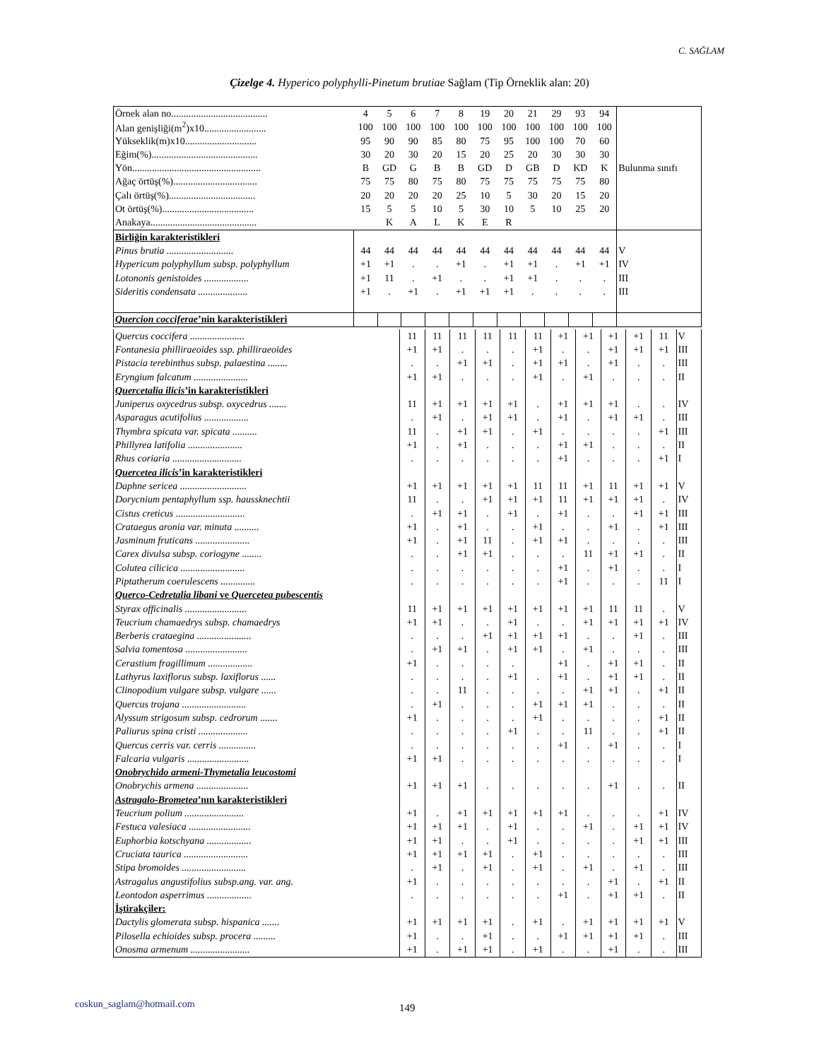C. SAĞLAM
Çizelge 4. Hyperico polyphylli-Pinetum brutiae Sağlam (Tip Örneklik alan: 20)
| Örnek alan no....................................... | 4 | 5 | 6 | 7 | 8 | 19 | 20 | 21 | 29 | 93 | 94 | Bulunma sınıfı |
| Alan genişliği(m<sup>2</sup>)x10......................... | 100 | 100 | 100 | 100 | 100 | 100 | 100 | 100 | 100 | 100 | 100 | |
| Yükseklik(m)x10............................. | 95 | 90 | 90 | 85 | 80 | 75 | 95 | 100 | 100 | 70 | 60 | |
| Eğim(%)........................................... | 30 | 20 | 30 | 20 | 15 | 20 | 25 | 20 | 30 | 30 | 30 | |
| Yön.................................................... | B | GD | G | B | B | GD | D | GB | D | KD | K | |
| Ağaç örtüş(%).................................. | 75 | 75 | 80 | 75 | 80 | 75 | 75 | 75 | 75 | 75 | 80 | |
| Çalı örtüş(%)................................... | 20 | 20 | 20 | 20 | 25 | 10 | 5 | 30 | 20 | 15 | 20 | |
| Ot örtüş(%)..................................... | 15 | 5 | 5 | 10 | 5 | 30 | 10 | 5 | 10 | 25 | 20 | |
| Anakaya........................................... | | K | A | L | K | E | R | | | | | |
| Birliğin karakteristikleri | | | | | | | | | | | | |
| Pinus brutia ........................... | 44 | 44 | 44 | 44 | 44 | 44 | 44 | 44 | 44 | 44 | 44 | V |
| Hypericum polyphyllum subsp. polyphyllum | +1 | +1 | . | . | +1 | . | +1 | +1 | . | +1 | +1 | IV |
| Lotononis genistoides .................. | +1 | 11 | . | +1 | . | . | +1 | +1 | . | . | . | III |
| Sideritis condensata .................... | +1 | . | +1 | . | +1 | +1 | +1 | . | . | . | . | III |
| Quercion cocciferae ’nin karakteristikleri | | | | | | | | | | | | |
| Quercus coccifera ...................... | 11 | 11 | 11 | 11 | 11 | 11 | +1 | +1 | +1 | +1 | 11 | V |
| Fontanesia philliraeoides ssp. philliraeoides | +1 | +1 | . | . | . | +1 | . | . | +1 | +1 | +1 | III |
| Pistacia terebinthus subsp. palaestina ........ | . | . | +1 | +1 | . | +1 | +1 | . | +1 | . | . | III |
| Eryngium falcatum ...................... | +1 | +1 | . | . | . | +1 | . | +1 | . | . | . | II |
| Quercetalia ilicis ’in karakteristikleri | | | | | | | | | | | | |
| Juniperus oxycedrus subsp. oxycedrus ....... | 11 | +1 | +1 | +1 | +1 | . | +1 | +1 | +1 | . | . | IV |
| Asparagus acutifolius .................. | . | +1 | . | +1 | +1 | . | +1 | . | +1 | +1 | . | III |
| Thymbra spicata var. spicata .......... | 11 | . | +1 | +1 | . | +1 | . | . | . | . | +1 | III |
| Phillyrea latifolia ...................... | +1 | . | +1 | . | . | . | +1 | +1 | . | . | . | II |
| Rhus coriaria ............................ | . | . | . | . | . | . | +1 | . | . | . | +1 | I |
| Quercetea ilicis ’in karakteristikleri | | | | | | | | | | | | |
| Daphne sericea ........................... | +1 | +1 | +1 | +1 | +1 | 11 | 11 | +1 | 11 | +1 | +1 | V |
| Dorycnium pentaphyllum ssp. haussknechtii | 11 | . | . | +1 | +1 | +1 | 11 | +1 | +1 | +1 | . | IV |
| Cistus creticus ............................ | . | +1 | +1 | . | +1 | . | +1 | . | . | +1 | +1 | III |
| Crataegus aronia var. minuta .......... | +1 | . | +1 | . | . | +1 | . | . | +1 | . | +1 | III |
| Jasminum fruticans ...................... | +1 | . | +1 | 11 | . | +1 | +1 | . | . | . | . | III |
| Carex divulsa subsp. coriogyne ........ | . | . | +1 | +1 | . | . | . | 11 | +1 | +1 | . | II |
| Colutea cilicica .......................... | . | . | . | . | . | . | +1 | . | +1 | . | . | I |
| Piptatherum coerulescens .............. | . | . | . | . | . | . | +1 | . | . | . | 11 | I |
| Querco-Cedretalia libani ve Quercetea pubescentis | | | | | | | | | | | | |
| Styrax officinalis ......................... | 11 | +1 | +1 | +1 | +1 | +1 | +1 | +1 | 11 | 11 | . | V |
| Teucrium chamaedrys subsp. chamaedrys | +1 | +1 | . | . | +1 | . | . | +1 | +1 | +1 | +1 | IV |
| Berberis crataegina ...................... | . | . | . | +1 | +1 | +1 | +1 | . | . | +1 | . | III |
| Salvia tomentosa ......................... | . | +1 | +1 | . | +1 | +1 | . | +1 | . | . | . | III |
| Cerastium fragillimum .................. | +1 | . | . | . | . | | +1 | . | +1 | +1 | . | II |
| Lathyrus laxiflorus subsp. laxiflorus ...... | . | . | . | . | +1 | . | +1 | . | +1 | +1 | . | II |
| Clinopodium vulgare subsp. vulgare ...... | . | . | 11 | . | . | . | . | +1 | +1 | . | +1 | II |
| Quercus trojana .......................... | . | +1 | . | . | . | +1 | +1 | +1 | . | . | . | II |
| Alyssum strigosum subsp. cedrorum ....... | +1 | . | . | . | . | +1 | . | . | . | . | +1 | II |
| Paliurus spina cristi .................... | . | . | . | . | +1 | . | . | 11 | . | . | +1 | II |
| Quercus cerris var. cerris ............... | . | . | . | . | . | . | +1 | . | +1 | . | . | I |
| Falcaria vulgaris ......................... | +1 | +1 | . | . | . | . | . | . | . | . | . | I |
| Onobrychido armeni-Thymetalia leucostomi | | | | | | | | | | | | |
| Onobrychis armena ..................... | +1 | +1 | +1 | . | . | . | . | . | +1 | . | . | II |
| Astragalo-Brometea ’nın karakteristikleri | | | | | | | | | | | | |
| Teucrium polium ........................ | +1 | . | +1 | +1 | +1 | +1 | +1 | . | . | . | +1 | IV |
| Festuca valesiaca ......................... | +1 | +1 | +1 | . | +1 | . | . | +1 | . | +1 | +1 | IV |
| Euphorbia kotschyana .................. | +1 | +1 | . | . | +1 | . | . | . | . | +1 | +1 | III |
| Cruciata taurica .......................... | +1 | +1 | +1 | +1 | . | +1 | . | . | . | . | . | III |
| Stipa bromoides .......................... | . | +1 | . | +1 | . | +1 | . | +1 | . | +1 | . | III |
| Astragalus angustifolius subsp.ang. var. ang. | +1 | . | . | . | . | . | . | . | +1 | . | +1 | II |
| Leontodon asperrimus .................. | . | . | . | . | . | . | +1 | . | +1 | +1 | . | II |
| İştirakçiler: | | | | | | | | | | | | |
| Dactylis glomerata subsp. hispanica ....... | +1 | +1 | +1 | +1 | . | +1 | . | +1 | +1 | +1 | +1 | V |
| Pilosella echioides subsp. procera ......... | +1 | . | . | +1 | . | . | +1 | +1 | +1 | +1 | . | III |
| Onosma armenum ........................ | +1 | . | +1 | +1 | . | +1 | . | . | +1 | . | . | III |
coskun_saglam@hotmail.com 149